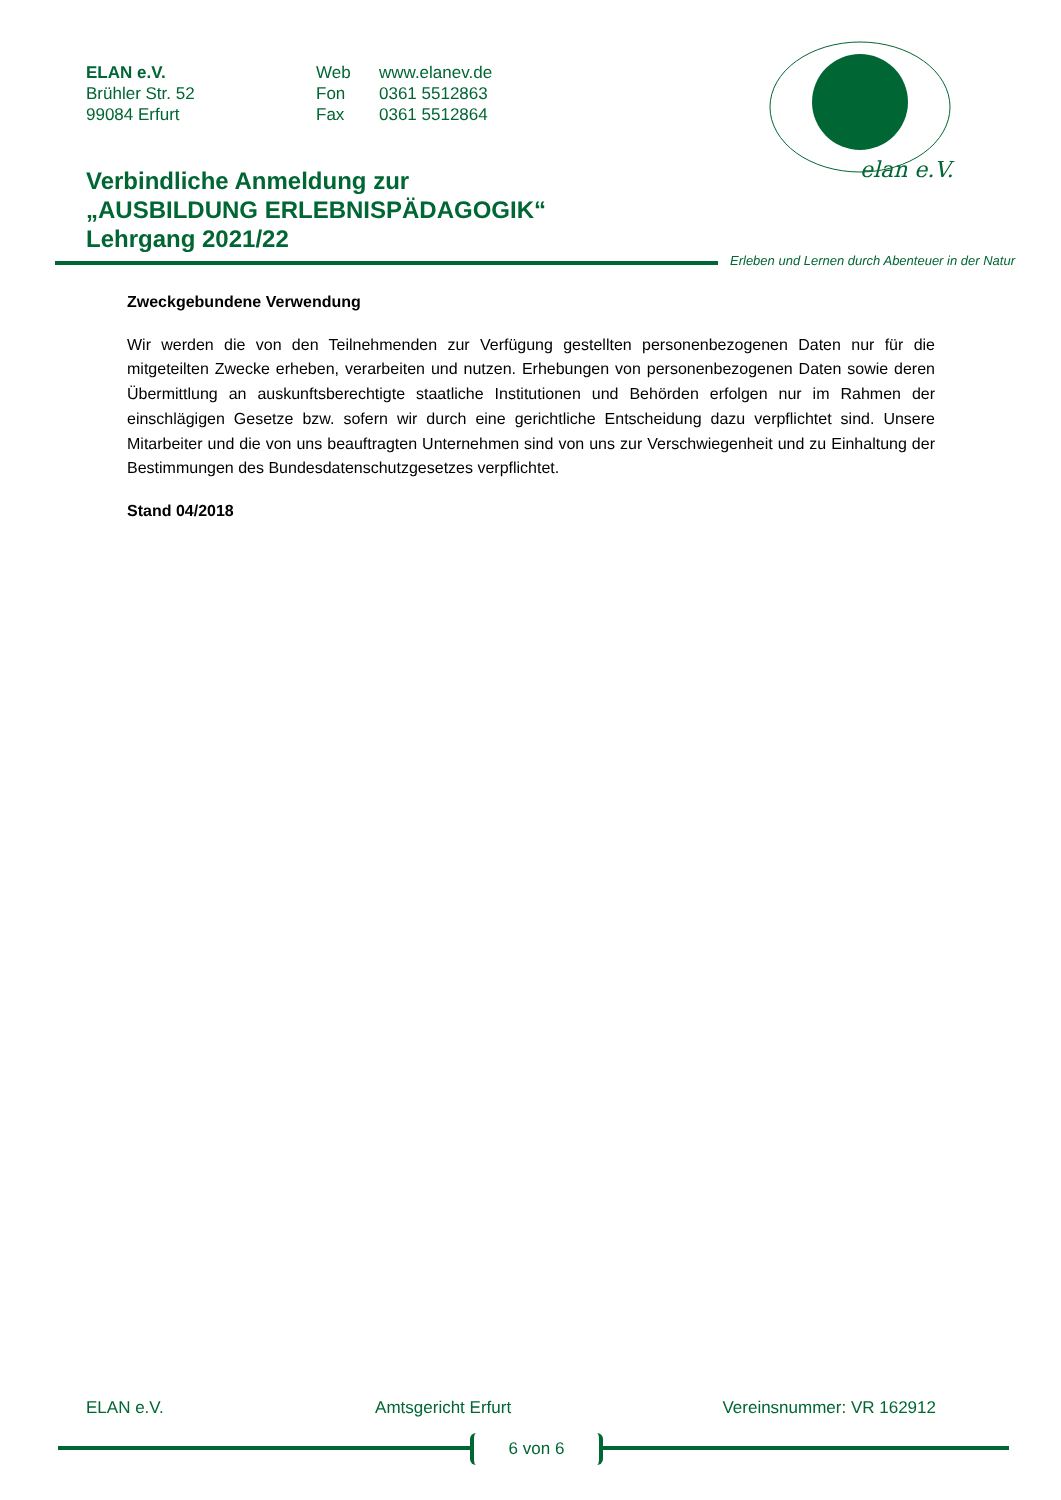ELAN e.V.
Brühler Str. 52
99084 Erfurt
Web
Fon
Fax
www.elanev.de
0361 5512863
0361 5512864
elan e.V.
Verbindliche Anmeldung zur
„AUSBILDUNG ERLEBNISPÄDAGOGIK“
Lehrgang 2021/22
Erleben und Lernen durch Abenteuer in der Natur
Zweckgebundene Verwendung
Wir werden die von den Teilnehmenden zur Verfügung gestellten personenbezogenen Daten nur für die mitgeteilten Zwecke erheben, verarbeiten und nutzen. Erhebungen von personenbezogenen Daten sowie deren Übermittlung an auskunftsberechtigte staatliche Institutionen und Behörden erfolgen nur im Rahmen der einschlägigen Gesetze bzw. sofern wir durch eine gerichtliche Entscheidung dazu verpflichtet sind. Unsere Mitarbeiter und die von uns beauftragten Unternehmen sind von uns zur Verschwiegenheit und zu Einhaltung der Bestimmungen des Bundesdatenschutzgesetzes verpflichtet.
Stand 04/2018
ELAN e.V. Amtsgericht Erfurt Vereinsnummer: VR 162912
6 von 6